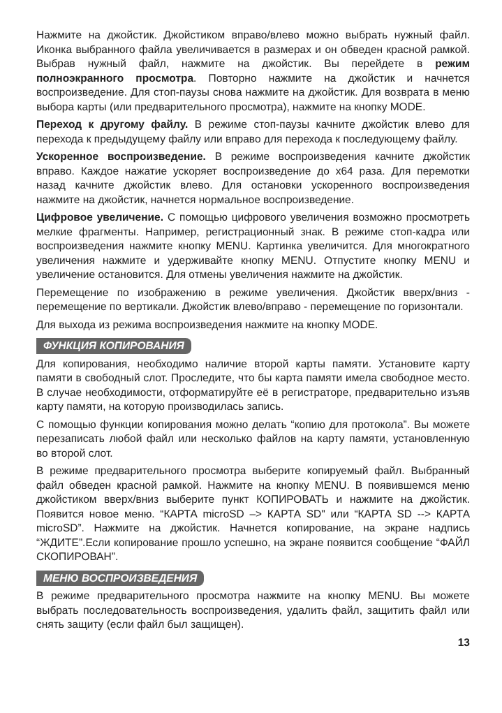Нажмите на джойстик. Джойстиком вправо/влево можно выбрать нужный файл. Иконка выбранного файла увеличивается в размерах и он обведен красной рамкой. Выбрав нужный файл, нажмите на джойстик. Вы перейдете в режим полноэкранного просмотра. Повторно нажмите на джойстик и начнется воспроизведение. Для стоп-паузы снова нажмите на джойстик. Для возврата в меню выбора карты (или предварительного просмотра), нажмите на кнопку MODE.
Переход к другому файлу. В режиме стоп-паузы качните джойстик влево для перехода к предыдущему файлу или вправо для перехода к последующему файлу.
Ускоренное воспроизведение. В режиме воспроизведения качните джойстик вправо. Каждое нажатие ускоряет воспроизведение до х64 раза. Для перемотки назад качните джойстик влево. Для остановки ускоренного воспроизведения нажмите на джойстик, начнется нормальное воспроизведение.
Цифровое увеличение. С помощью цифрового увеличения возможно просмотреть мелкие фрагменты. Например, регистрационный знак. В режиме стоп-кадра или воспроизведения нажмите кнопку MENU. Картинка увеличится. Для многократного увеличения нажмите и удерживайте кнопку MENU. Отпустите кнопку MENU и увеличение остановится. Для отмены увеличения нажмите на джойстик.
Перемещение по изображению в режиме увеличения. Джойстик вверх/вниз - перемещение по вертикали. Джойстик влево/вправо - перемещение по горизонтали.
Для выхода из режима воспроизведения нажмите на кнопку MODE.
ФУНКЦИЯ КОПИРОВАНИЯ
Для копирования, необходимо наличие второй карты памяти. Установите карту памяти в свободный слот. Проследите, что бы карта памяти имела свободное место. В случае необходимости, отформатируйте её в регистраторе, предварительно изъяв карту памяти, на которую производилась запись.
С помощью функции копирования можно делать “копию для протокола”. Вы можете перезаписать любой файл или несколько файлов на карту памяти, установленную во второй слот.
В режиме предварительного просмотра выберите копируемый файл. Выбранный файл обведен красной рамкой. Нажмите на кнопку MENU. В появившемся меню джойстиком вверх/вниз выберите пункт КОПИРОВАТЬ и нажмите на джойстик. Появится новое меню. “КАРТА microSD –> КАРТА SD" или “КАРТА SD --> КАРТА microSD”. Нажмите на джойстик. Начнется копирование, на экране надпись “ЖДИТЕ”.Если копирование прошло успешно, на экране появится сообщение “ФАЙЛ СКОПИРОВАН”.
МЕНЮ ВОСПРОИЗВЕДЕНИЯ
В режиме предварительного просмотра нажмите на кнопку MENU. Вы можете выбрать последовательность воспроизведения, удалить файл, защитить файл или снять защиту (если файл был защищен).
13